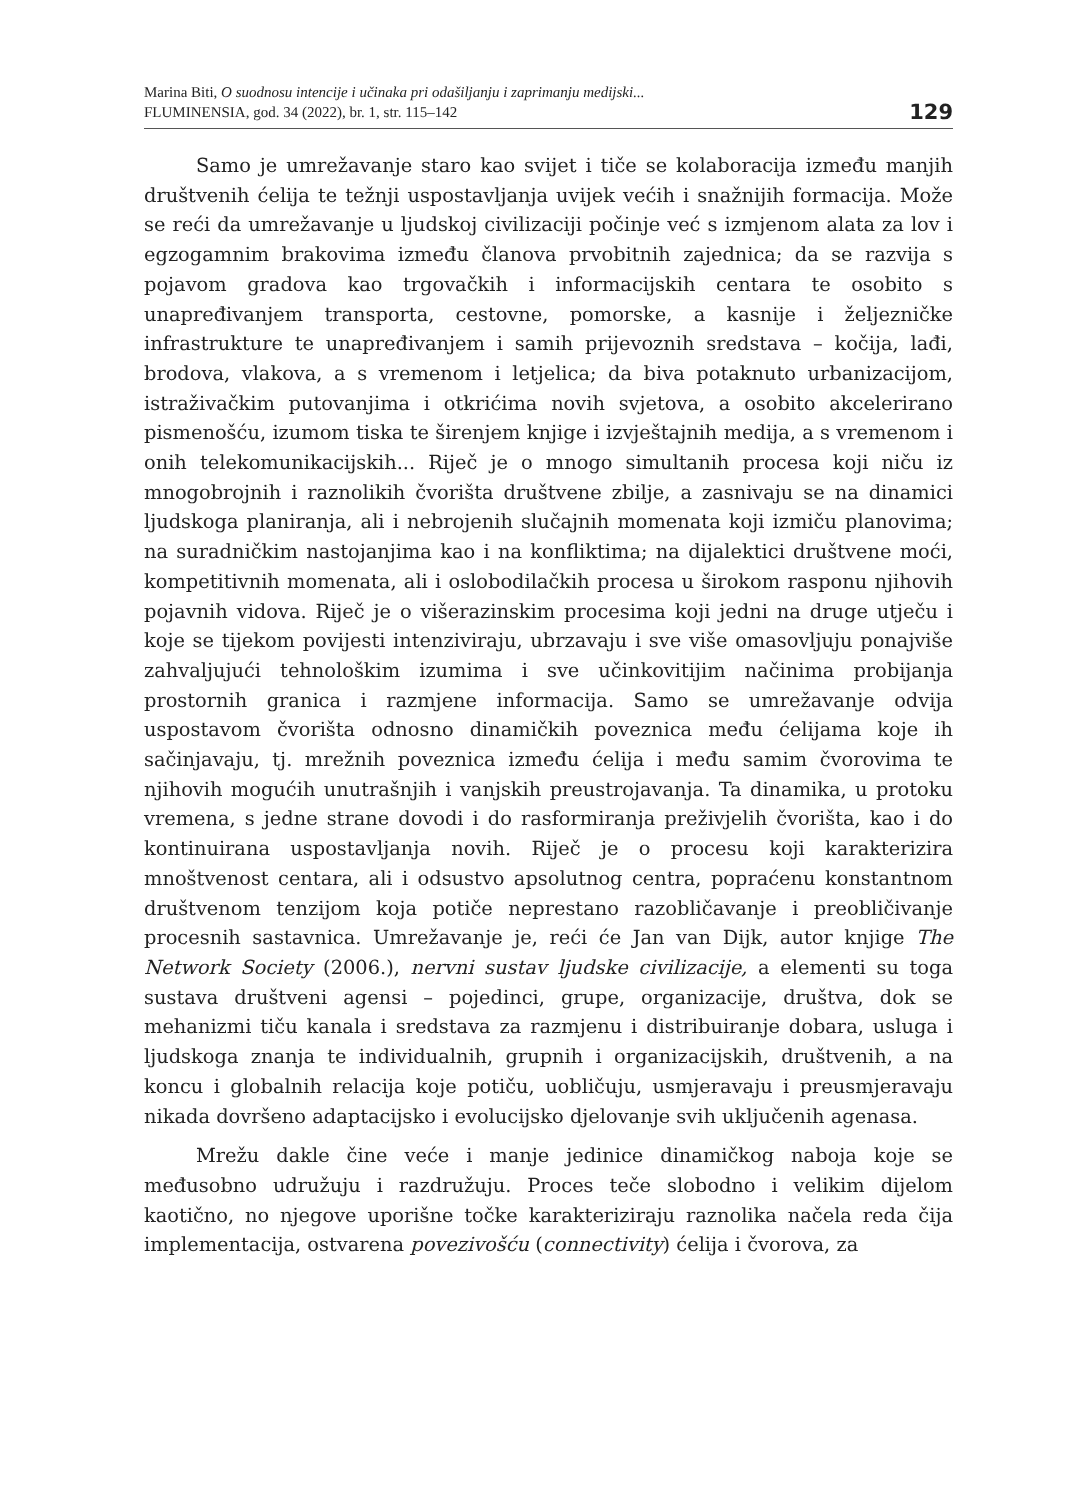Marina Biti, O suodnosu intencije i učinaka pri odašiljanju i zaprimanju medijski...
FLUMINENSIA, god. 34 (2022), br. 1, str. 115–142
129
Samo je umrežavanje staro kao svijet i tiče se kolaboracija između manjih društvenih ćelija te težnji uspostavljanja uvijek većih i snažnijih formacija. Može se reći da umrežavanje u ljudskoj civilizaciji počinje već s izmjenom alata za lov i egzogamnim brakovima između članova prvobitnih zajednica; da se razvija s pojavom gradova kao trgovačkih i informacijskih centara te osobito s unapređivanjem transporta, cestovne, pomorske, a kasnije i željezničke infrastrukture te unapređivanjem i samih prijevoznih sredstava – kočija, lađi, brodova, vlakova, a s vremenom i letjelica; da biva potaknuto urbanizacijom, istraživačkim putovanjima i otkrićima novih svjetova, a osobito akcelerirano pismenošću, izumom tiska te širenjem knjige i izvještajnih medija, a s vremenom i onih telekomunikacijskih... Riječ je o mnogo simultanih procesa koji niču iz mnogobrojnih i raznolikih čvorišta društvene zbilje, a zasnivaju se na dinamici ljudskoga planiranja, ali i nebrojenih slučajnih momenata koji izmiču planovima; na suradničkim nastojanjima kao i na konfliktima; na dijalektici društvene moći, kompetitivnih momenata, ali i oslobodilačkih procesa u širokom rasponu njihovih pojavnih vidova. Riječ je o višerazinskim procesima koji jedni na druge utječu i koje se tijekom povijesti intenziviraju, ubrzavaju i sve više omasovljuju ponajviše zahvaljujući tehnološkim izumima i sve učinkovitijim načinima probijanja prostornih granica i razmjene informacija. Samo se umrežavanje odvija uspostavom čvorišta odnosno dinamičkih poveznica među ćelijama koje ih sačinjavaju, tj. mrežnih poveznica između ćelija i među samim čvorovima te njihovih mogućih unutrašnjih i vanjskih preustrojavanja. Ta dinamika, u protoku vremena, s jedne strane dovodi i do rasformiranja preživjelih čvorišta, kao i do kontinuirana uspostavljanja novih. Riječ je o procesu koji karakterizira mnoštvenost centara, ali i odsustvo apsolutnog centra, popraćenu konstantnom društvenom tenzijom koja potiče neprestano razobličavanje i preobličivanje procesnih sastavnica. Umrežavanje je, reći će Jan van Dijk, autor knjige The Network Society (2006.), nervni sustav ljudske civilizacije, a elementi su toga sustava društveni agensi – pojedinci, grupe, organizacije, društva, dok se mehanizmi tiču kanala i sredstava za razmjenu i distribuiranje dobara, usluga i ljudskoga znanja te individualnih, grupnih i organizacijskih, društvenih, a na koncu i globalnih relacija koje potiču, uobličuju, usmjeravaju i preusmjeravaju nikada dovršeno adaptacijsko i evolucijsko djelovanje svih uključenih agenasa.
Mrežu dakle čine veće i manje jedinice dinamičkog naboja koje se međusobno udružuju i razdružuju. Proces teče slobodno i velikim dijelom kaotično, no njegove uporišne točke karakteriziraju raznolika načela reda čija implementacija, ostvarena povezivošću (connectivity) ćelija i čvorova, za